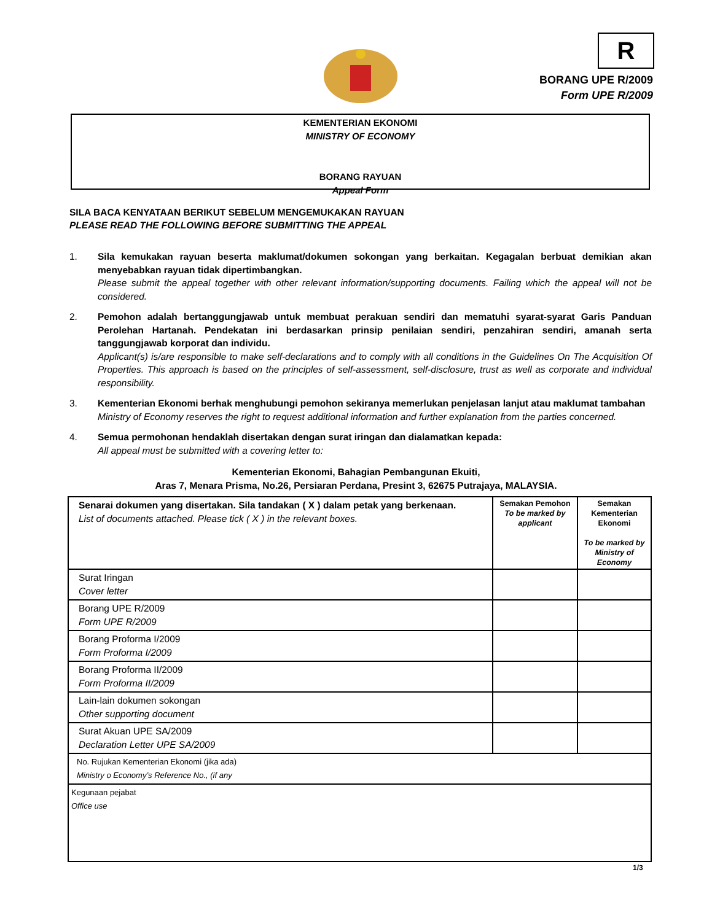R
BORANG UPE R/2009
Form UPE R/2009
KEMENTERIAN EKONOMI
MINISTRY OF ECONOMY
BORANG RAYUAN
Appeal Form
SILA BACA KENYATAAN BERIKUT SEBELUM MENGEMUKAKAN RAYUAN
PLEASE READ THE FOLLOWING BEFORE SUBMITTING THE APPEAL
1. Sila kemukakan rayuan beserta maklumat/dokumen sokongan yang berkaitan. Kegagalan berbuat demikian akan menyebabkan rayuan tidak dipertimbangkan.
Please submit the appeal together with other relevant information/supporting documents. Failing which the appeal will not be considered.
2. Pemohon adalah bertanggungjawab untuk membuat perakuan sendiri dan mematuhi syarat-syarat Garis Panduan Perolehan Hartanah. Pendekatan ini berdasarkan prinsip penilaian sendiri, penzahiran sendiri, amanah serta tanggungjawab korporat dan individu.
Applicant(s) is/are responsible to make self-declarations and to comply with all conditions in the Guidelines On The Acquisition Of Properties. This approach is based on the principles of self-assessment, self-disclosure, trust as well as corporate and individual responsibility.
3. Kementerian Ekonomi berhak menghubungi pemohon sekiranya memerlukan penjelasan lanjut atau maklumat tambahan
Ministry of Economy reserves the right to request additional information and further explanation from the parties concerned.
4. Semua permohonan hendaklah disertakan dengan surat iringan dan dialamatkan kepada:
All appeal must be submitted with a covering letter to:
Kementerian Ekonomi, Bahagian Pembangunan Ekuiti,
Aras 7, Menara Prisma, No.26, Persiaran Perdana, Presint 3, 62675 Putrajaya, MALAYSIA.
| Senarai dokumen yang disertakan. Sila tandakan ( X ) dalam petak yang berkenaan. List of documents attached. Please tick ( X ) in the relevant boxes. | Semakan Pemohon To be marked by applicant | Semakan Kementerian Ekonomi To be marked by Ministry of Economy |
| Surat Iringan Cover letter | | |
| Borang UPE R/2009 Form UPE R/2009 | | |
| Borang Proforma I/2009 Form Proforma I/2009 | | |
| Borang Proforma II/2009 Form Proforma II/2009 | | |
| Lain-lain dokumen sokongan Other supporting document | | |
| Surat Akuan UPE SA/2009 Declaration Letter UPE SA/2009 | | |
| No. Rujukan Kementerian Ekonomi (jika ada) Ministry o Economy’s Reference No., (if any | | |
| Kegunaan pejabat Office use | | |
1/3